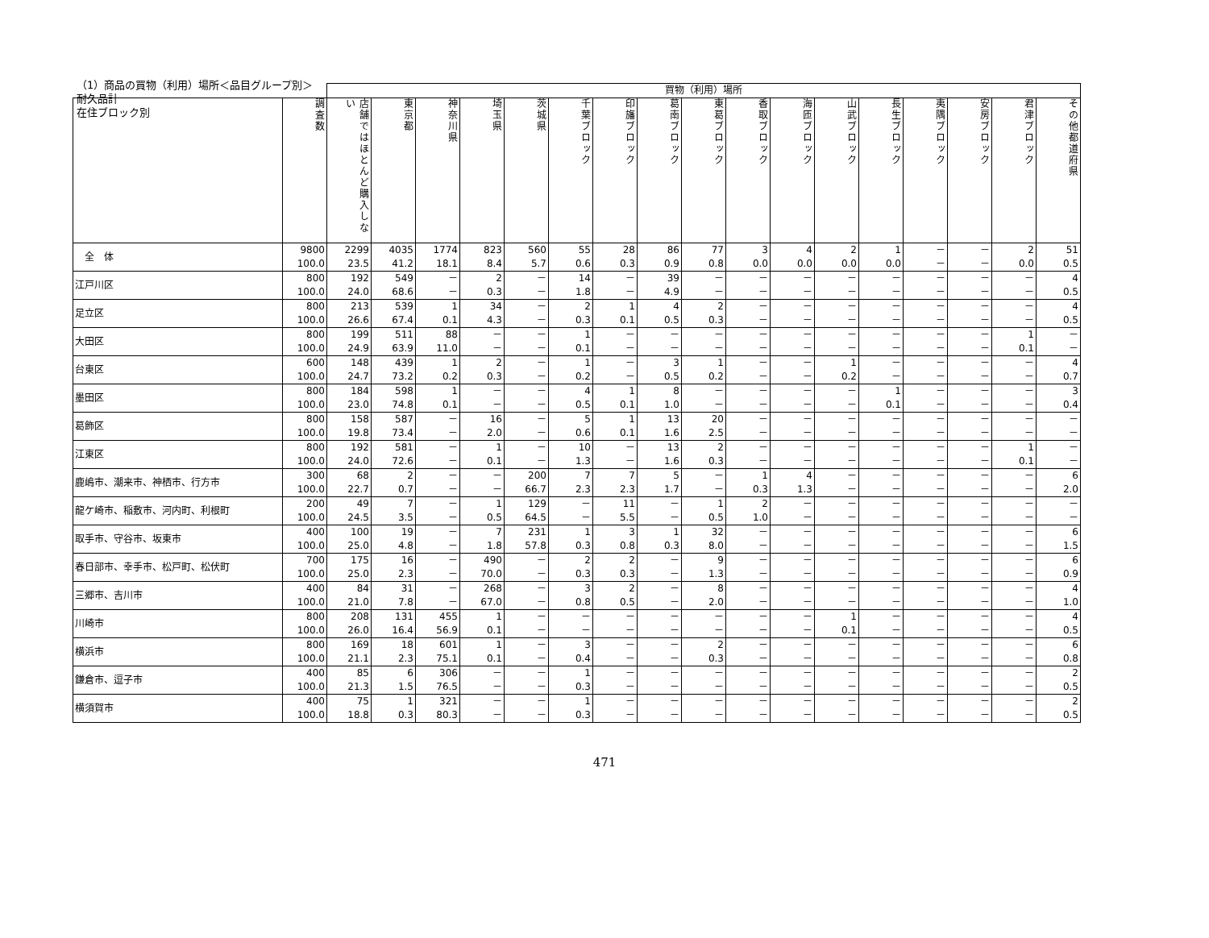（1）商品の買物（利用）場所＜品目グループ別＞
耐久品計
在住ブロック別
| | | 買物（利用）場所 | | | | | | | | | | | | | | | | |
| --- | --- | --- | --- | --- | --- | --- | --- | --- | --- | --- | --- | --- | --- | --- | --- | --- | --- | --- |
| | 調査数 | 店舗ではほとんど購入しない | 東京都 | 神奈川県 | 埼玉県 | 茨城県 | 千葉ブロック | 印旛ブロック | 葛南ブロック | 東葛ブロック | 香取ブロック | 海匝ブロック | 山武ブロック | 長生ブロック | 夷隅ブロック | 安房ブロック | 君津ブロック | その他都道府県 |
| 全 体 | 9800 100.0 | 2299 23.5 | 4035 41.2 | 1774 18.1 | 823 8.4 | 560 5.7 | 55 0.6 | 28 0.3 | 86 0.9 | 77 0.8 | 3 0.0 | 4 0.0 | 2 0.0 | 1 0.0 | － － | － － | 2 0.0 | 51 0.5 |
| 江戸川区 | 800 100.0 | 192 24.0 | 549 68.6 | － － | 2 0.3 | － － | 14 1.8 | － － | 39 4.9 | － － | － － | － － | － － | － － | － － | － － | － － | 4 0.5 |
| 足立区 | 800 100.0 | 213 26.6 | 539 67.4 | 1 0.1 | 34 4.3 | － － | 2 0.3 | 1 0.1 | 4 0.5 | 2 0.3 | － － | － － | － － | － － | － － | － － | － － | 4 0.5 |
| 大田区 | 800 100.0 | 199 24.9 | 511 63.9 | 88 11.0 | － － | － － | 1 0.1 | － － | － － | － － | － － | － － | － － | － － | － － | － － | 1 0.1 | － － |
| 台東区 | 600 100.0 | 148 24.7 | 439 73.2 | 1 0.2 | 2 0.3 | － － | 1 0.2 | － － | 3 0.5 | 1 0.2 | － － | － － | 1 0.2 | － － | － － | － － | － － | 4 0.7 |
| 墨田区 | 800 100.0 | 184 23.0 | 598 74.8 | 1 0.1 | － － | － － | 4 0.5 | 1 0.1 | 8 1.0 | － － | － － | － － | － － | 1 0.1 | － － | － － | － － | 3 0.4 |
| 葛飾区 | 800 100.0 | 158 19.8 | 587 73.4 | － － | 16 2.0 | － － | 5 0.6 | 1 0.1 | 13 1.6 | 20 2.5 | － － | － － | － － | － － | － － | － － | － － | － － |
| 江東区 | 800 100.0 | 192 24.0 | 581 72.6 | － － | 1 0.1 | － － | 10 1.3 | － － | 13 1.6 | 2 0.3 | － － | － － | － － | － － | － － | － － | 1 0.1 | － － |
| 鹿嶋市、潮来市、神栖市、行方市 | 300 100.0 | 68 22.7 | 2 0.7 | － － | － － | 200 66.7 | 7 2.3 | 7 2.3 | 5 1.7 | － － | 1 0.3 | 4 1.3 | － － | － － | － － | － － | － － | 6 2.0 |
| 龍ケ崎市、稲敷市、河内町、利根町 | 200 100.0 | 49 24.5 | 7 3.5 | － － | 1 0.5 | 129 64.5 | － － | 11 5.5 | － － | 1 0.5 | 2 1.0 | － － | － － | － － | － － | － － | － － | － － |
| 取手市、守谷市、坂東市 | 400 100.0 | 100 25.0 | 19 4.8 | － － | 7 1.8 | 231 57.8 | 1 0.3 | 3 0.8 | 1 0.3 | 32 8.0 | － － | － － | － － | － － | － － | － － | － － | 6 1.5 |
| 春日部市、幸手市、松戸町、松伏町 | 700 100.0 | 175 25.0 | 16 2.3 | － － | 490 70.0 | － － | 2 0.3 | 2 0.3 | － － | 9 1.3 | － － | － － | － － | － － | － － | － － | － － | 6 0.9 |
| 三郷市、吉川市 | 400 100.0 | 84 21.0 | 31 7.8 | － － | 268 67.0 | － － | 3 0.8 | 2 0.5 | － － | 8 2.0 | － － | － － | － － | － － | － － | － － | － － | 4 1.0 |
| 川崎市 | 800 100.0 | 208 26.0 | 131 16.4 | 455 56.9 | 1 0.1 | － － | － － | － － | － － | － － | － － | － － | 1 0.1 | － － | － － | － － | － － | 4 0.5 |
| 横浜市 | 800 100.0 | 169 21.1 | 18 2.3 | 601 75.1 | 1 0.1 | － － | 3 0.4 | － － | － － | 2 0.3 | － － | － － | － － | － － | － － | － － | － － | 6 0.8 |
| 鎌倉市、逗子市 | 400 100.0 | 85 21.3 | 6 1.5 | 306 76.5 | － － | － － | 1 0.3 | － － | － － | － － | － － | － － | － － | － － | － － | － － | － － | 2 0.5 |
| 横須賀市 | 400 100.0 | 75 18.8 | 1 0.3 | 321 80.3 | － － | － － | 1 0.3 | － － | － － | － － | － － | － － | － － | － － | － － | － － | － － | 2 0.5 |
471